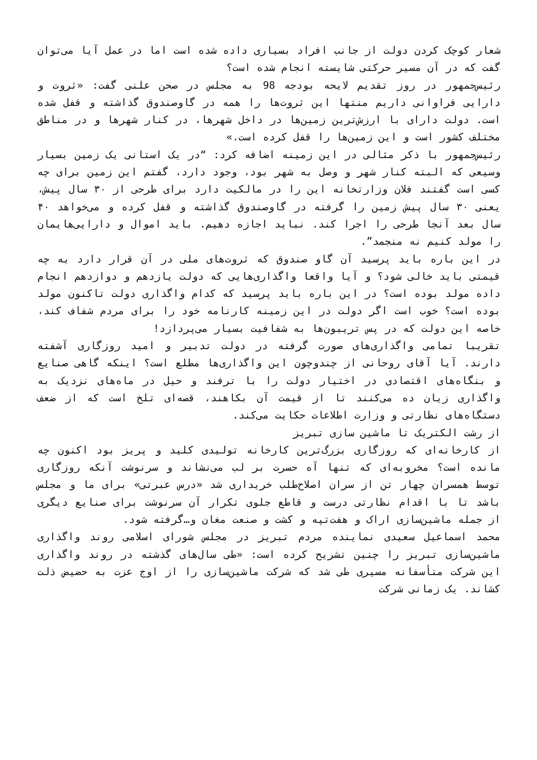شعار کوچک کردن دولت از جانب افراد بسیاری داده شده است اما در عمل آیا می‌توان گفت که در آن مسیر حرکتی شایسته انجام شده است؟
رئیس‌جمهور در روز تقدیم لایحه بودجه 98 به مجلس در صحن علنی گفت: «ثروت و دارایی فراوانی داریم منتها این ثروت‌ها را همه در گاوصندوق گذاشته و قفل شده است. دولت دارای با ارزش‌ترین زمین‌ها در داخل شهرها، در کنار شهرها و در مناطق مختلف کشور است و این زمین‌ها را قفل کرده است.»
رئیس‌جمهور با ذکر مثالی در این زمینه اضافه کرد: “در یک استانی یک زمین بسیار وسیعی که البته کنار شهر و وصل به شهر بود، وجود دارد، گفتم این زمین برای چه کسی است گفتند فلان وزارتخانه این را در مالکیت دارد برای طرحی از ۳۰ سال پیش، یعنی ۳۰ سال پیش زمین را گرفته در گاوصندوق گذاشته و قفل کرده و می‌خواهد ۴۰ سال بعد آنجا طرحی را اجرا کند. نباید اجازه دهیم. باید اموال و دارایی‌هایمان را مولد کنیم نه منجمد”.
در این باره باید پرسید آن گاو صندوق که ثروت‌های ملی در آن قرار دارد به چه قیمتی باید خالی شود؟ و آیا واقعا واگذاری‌هایی که دولت یازدهم و دوازدهم انجام داده مولد بوده است؟ در این باره باید پرسید که کدام واگذاری دولت تاکنون مولد بوده است؟ خوب است اگر دولت در این زمینه کارنامه خود را برای مردم شفاف کند، خاصه این دولت که در پس تریبون‌ها به شفافیت بسیار می‌پردازد!
تقریبا تمامی واگذاری‌های صورت گرفته در دولت تدبیر و امید روزگاری آشفته دارند. آیا آقای روحانی از چندوچون این واگذاری‌ها مطلع است؟ اینکه گاهی صنایع و بنگاه‌های اقتصادی در اختیار دولت را با ترفند و حیل در ماه‌های نزدیک به واگذاری زیان ده می‌کنند تا از قیمت آن بکاهند، قصه‌ای تلخ است که از ضعف دستگاه‌های نظارتی و وزارت اطلاعات حکایت می‌کند.
از رشت الکتریک تا ماشین سازی تبریز
از کارخانه‌ای که روزگاری بزرگ‌ترین کارخانه تولیدی کلید و پریز بود اکنون چه مانده است؟ مخروبه‌ای که تنها آه حسرت بر لب می‌نشاند و سرنوشت آنکه روزگاری توسط همسران چهار تن از سران اصلاح‌طلب خریداری شد «درس عبرتی» برای ما و مجلس باشد تا با اقدام نظارتی درست و قاطع جلوی تکرار آن سرنوشت برای صنایع دیگری از جمله ماشین‌سازی اراک و هفت‌تپه و کشت و صنعت مغان و…گرفته شود.
محمد اسماعیل سعیدی نماینده مردم تبریز در مجلس شورای اسلامی روند واگذاری ماشین‌سازی تبریز را چنین تشریح کرده است: «طی سال‌های گذشته در روند واگذاری این شرکت متأسفانه مسیری طی شد که شرکت ماشین‌سازی را از اوج عزت به حضیض ذلت کشاند. یک زمانی شرکت